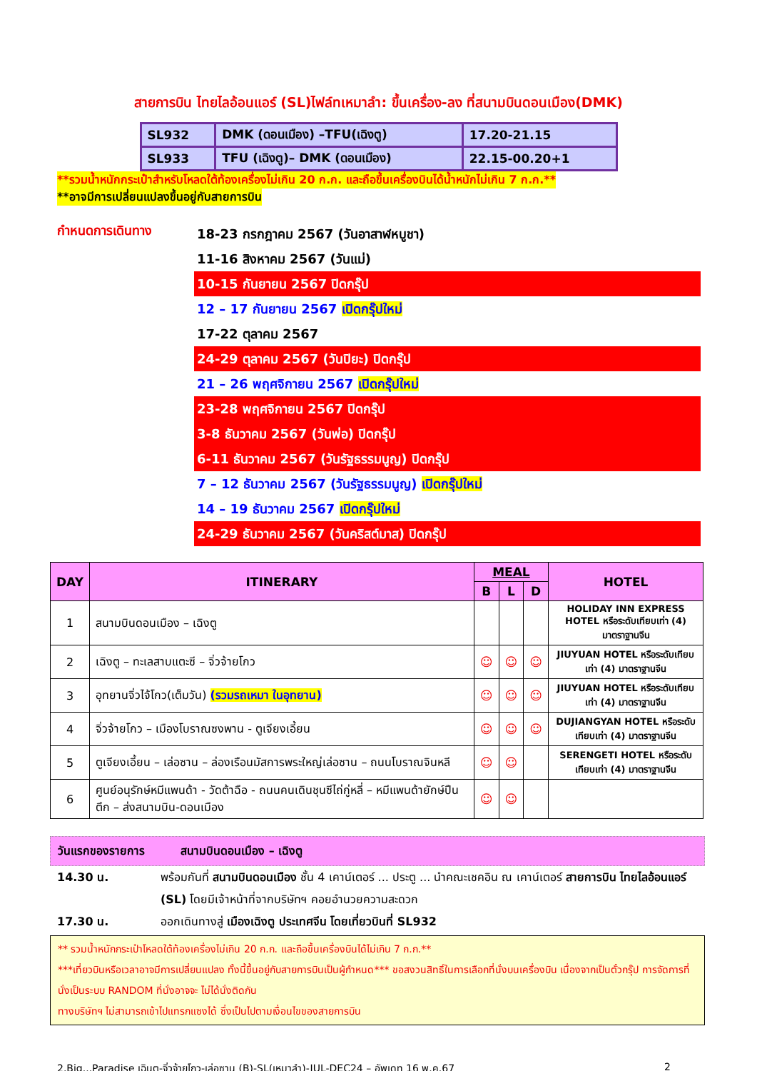สายการบิน ไทยไลอ้อนแอร์ (SL)ไฟล์ทเหมาลำ: ขึ้นเครื่อง-ลง ที่สนามบินดอนเมือง(DMK)
| SL932 | DMK (ดอนเมือง) –TFU(เฉิงตู) | 17.20-21.15 |
| SL933 | TFU (เฉิงตู)– DMK (ดอนเมือง) | 22.15-00.20+1 |
**รวมน้ำหนักกระเป๋าสำหรับโหลดใต้ท้องเครื่องไม่เกิน 20 ก.ก. และถือขึ้นเครื่องบินได้น้ำหนักไม่เกิน 7 ก.ก.**
**อาจมีการเปลี่ยนแปลงขึ้นอยู่กับสายการบิน
กำหนดการเดินทาง
18-23 กรกฎาคม 2567 (วันอาสาฬหบูชา)
11-16 สิงหาคม 2567 (วันแม่)
10-15 กันยายน 2567 ปิดกรุ๊ป
12 – 17 กันยายน 2567 เปิดกรุ๊ปใหม่
17-22 ตุลาคม 2567
24-29 ตุลาคม 2567 (วันปิยะ) ปิดกรุ๊ป
21 – 26 พฤศจิกายน 2567 เปิดกรุ๊ปใหม่
23-28 พฤศจิกายน 2567 ปิดกรุ๊ป
3-8 ธันวาคม 2567 (วันพ่อ) ปิดกรุ๊ป
6-11 ธันวาคม 2567 (วันรัฐธรรมนูญ) ปิดกรุ๊ป
7 – 12 ธันวาคม 2567 (วันรัฐธรรมนูญ) เปิดกรุ๊ปใหม่
14 – 19 ธันวาคม 2567 เปิดกรุ๊ปใหม่
24-29 ธันวาคม 2567 (วันคริสต์มาส) ปิดกรุ๊ป
| DAY | ITINERARY | MEAL | | | HOTEL |
| --- | --- | --- | --- | --- | --- |
| | | B | L | D | |
| 1 | สนามบินดอนเมือง – เฉิงตู | | | | HOLIDAY INN EXPRESS HOTEL หรือระดับเทียบเท่า (4) มาตราฐานจีน |
| 2 | เฉิงตู – ทะเลสาบแตะซี – จิ่วจ้ายโกว | ☺ | ☺ | ☺ | JIUYUAN HOTEL หรือระดับเทียบเท่า (4) มาตราฐานจีน |
| 3 | อุทยานจิ่วไจ้โกว(เต็มวัน) (รวมรถเหมา ในอุทยาน) | ☺ | ☺ | ☺ | JIUYUAN HOTEL หรือระดับเทียบเท่า (4) มาตราฐานจีน |
| 4 | จิ่วจ้ายโกว – เมืองโบราณซงพาน - ตูเจียงเอี้ยน | ☺ | ☺ | ☺ | DUJIANGYAN HOTEL หรือระดับเทียบเท่า (4) มาตราฐานจีน |
| 5 | ตูเจียงเอี้ยน – เล่อซาน – ล่องเรือนมัสการพระใหญ่เล่อซาน – ถนนโบราณจินหลี | ☺ | ☺ | | SERENGETI HOTEL หรือระดับเทียบเท่า (4) มาตราฐานจีน |
| 6 | ศูนย์อนุรักษ์หมีแพนด้า - วัดต้าฉือ - ถนนคนเดินชุนซีไถ่กู่หลี่ – หมีแพนด้ายักษ์ปืนตึก – ส่งสนามบิน-ดอนเมือง | ☺ | ☺ | | |
วันแรกของรายการ สนามบินดอนเมือง – เฉิงตู
14.30 น. พร้อมกันที่ สนามบินดอนเมือง ชั้น 4 เคาน์เตอร์ ... ประตู ... นำคณะเชคอิน ณ เคาน์เตอร์ สายการบิน ไทยไลอ้อนแอร์ (SL) โดยมีเจ้าหน้าที่จากบริษัทฯ คอยอำนวยความสะดวก
17.30 น. ออกเดินทางสู่ เมืองเฉิงตู ประเทศจีน โดยเที่ยวบินที่ SL932
** รวมน้ำหนักกระเป๋าโหลดใต้ท้องเครื่องไม่เกิน 20 ก.ก. และถือขึ้นเครื่องบินได้ไม่เกิน 7 ก.ก.**
***เที่ยวบินหรือเวลาอาจมีการเปลี่ยนแปลง ทั้งนี้ขึ้นอยู่กับสายการบินเป็นผู้กำหนด*** ขอสงวนสิทธิ์ในการเลือกที่นั่งบนเครื่องบิน เนื่องจากเป็นตั๋วกรุ๊ป การจัดการที่นั่งเป็นระบบ RANDOM ที่นั่งอาจจะ ไม่ได้นั่งติดกัน
ทางบริษัทฯ ไม่สามารถเข้าไปแทรกแซงได้ ซึ่งเป็นไปตามเงื่อนไขของสายการบิน
2.Big...Paradise เฉินตู-จิ่วจ้ายโกว-เล่อซาน (B)-SL(เหมาลำ)-JUL-DEC24 – อัพเดท 16 พ.ค.67 2